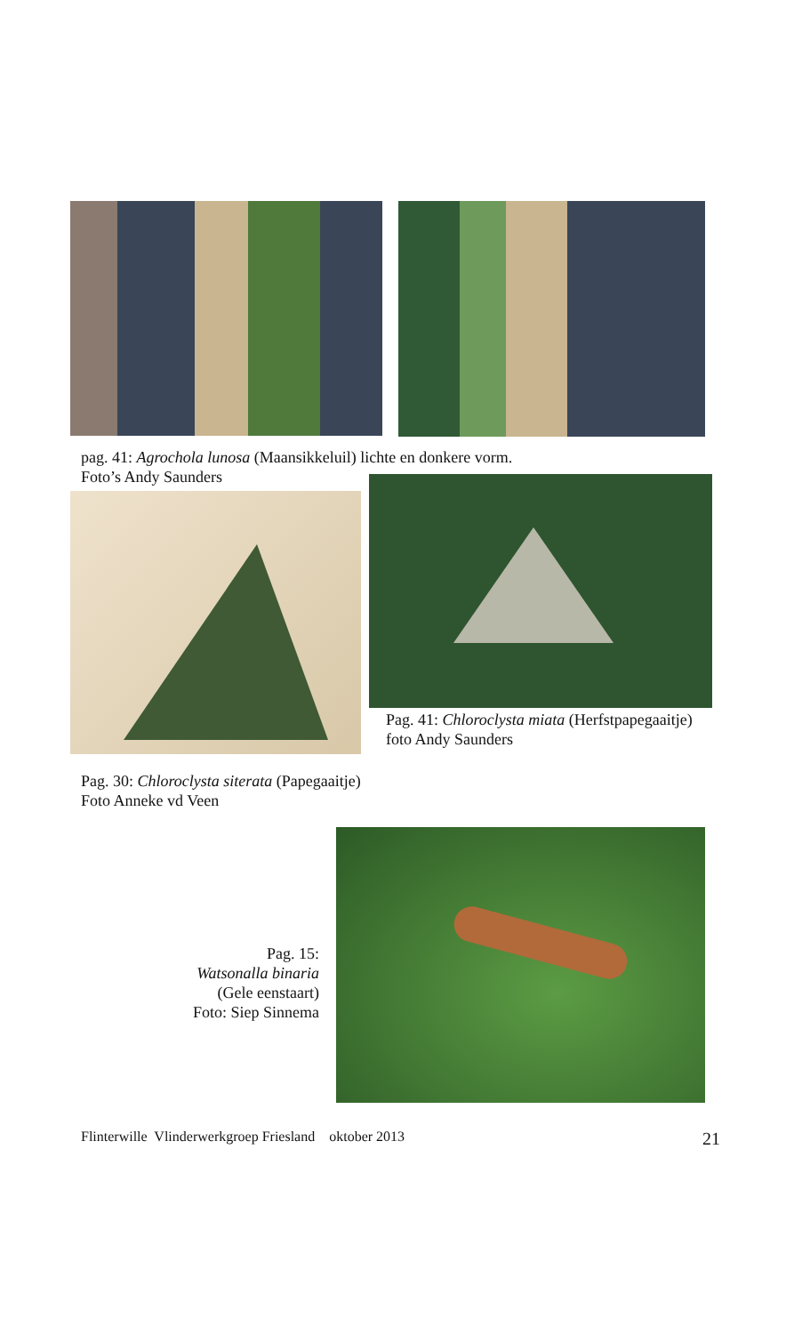pag. 41: Agrochola lunosa (Maansikkeluil) lichte en donkere vorm.
Foto’s Andy Saunders
Pag. 41: Chloroclysta miata (Herfstpapegaaitje)
foto Andy Saunders
Pag. 30: Chloroclysta siterata (Papegaaitje)
Foto Anneke vd Veen
Pag. 15:
Watsonalla binaria
(Gele eenstaart)
Foto: Siep Sinnema
Flinterwille Vlinderwerkgroep Friesland oktober 2013
21